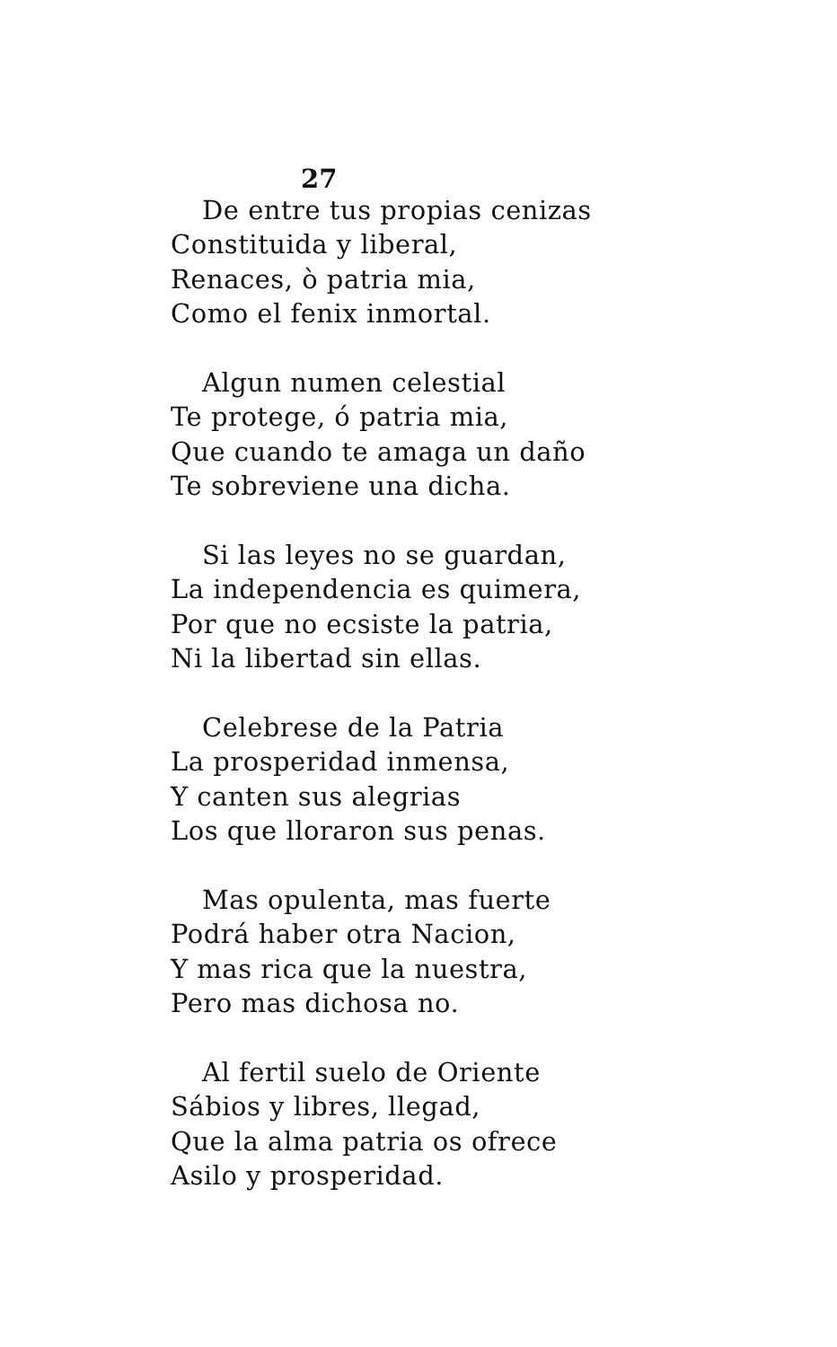27
De entre tus propias cenizas
Constituida y liberal,
Renaces, ò patria mia,
Como el fenix inmortal.
Algun numen celestial
Te protege, ó patria mia,
Que cuando te amaga un daño
Te sobreviene una dicha.
Si las leyes no se guardan,
La independencia es quimera,
Por que no ecsiste la patria,
Ni la libertad sin ellas.
Celebrese de la Patria
La prosperidad inmensa,
Y canten sus alegrias
Los que lloraron sus penas.
Mas opulenta, mas fuerte
Podrá haber otra Nacion,
Y mas rica que la nuestra,
Pero mas dichosa no.
Al fertil suelo de Oriente
Sábios y libres, llegad,
Que la alma patria os ofrece
Asilo y prosperidad.